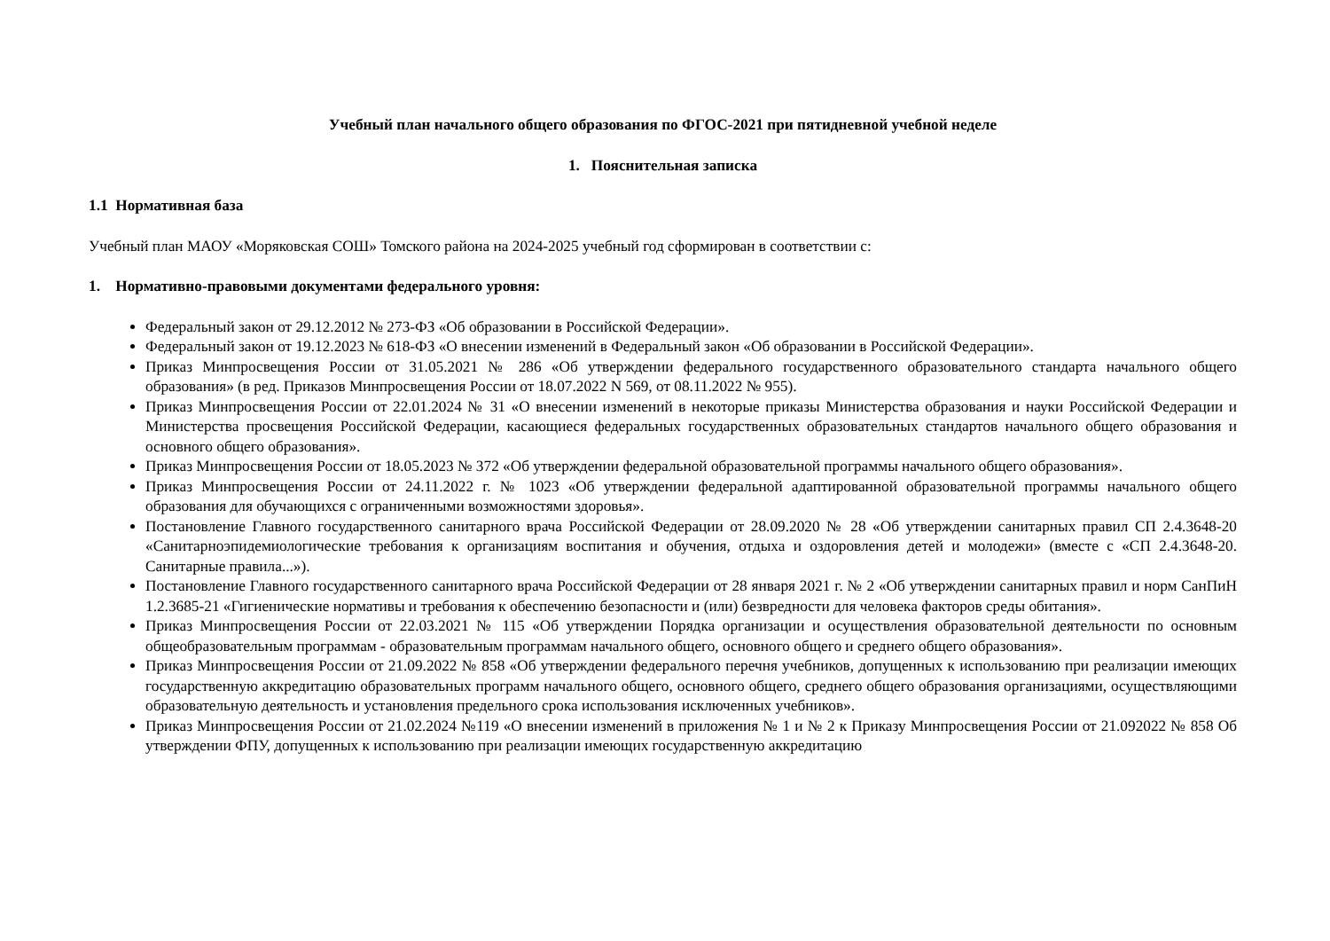Учебный план начального общего образования по ФГОС-2021 при пятидневной учебной неделе
1. Пояснительная записка
1.1 Нормативная база
Учебный план МАОУ «Моряковская СОШ» Томского района на 2024-2025 учебный год сформирован в соответствии с:
1. Нормативно-правовыми документами федерального уровня:
Федеральный закон от 29.12.2012 № 273-ФЗ «Об образовании в Российской Федерации».
Федеральный закон от 19.12.2023 № 618-ФЗ «О внесении изменений в Федеральный закон «Об образовании в Российской Федерации».
Приказ Минпросвещения России от 31.05.2021 № 286 «Об утверждении федерального государственного образовательного стандарта начального общего образования» (в ред. Приказов Минпросвещения России от 18.07.2022 N 569, от 08.11.2022 № 955).
Приказ Минпросвещения России от 22.01.2024 № 31 «О внесении изменений в некоторые приказы Министерства образования и науки Российской Федерации и Министерства просвещения Российской Федерации, касающиеся федеральных государственных образовательных стандартов начального общего образования и основного общего образования».
Приказ Минпросвещения России от 18.05.2023 № 372 «Об утверждении федеральной образовательной программы начального общего образования».
Приказ Минпросвещения России от 24.11.2022 г. № 1023 «Об утверждении федеральной адаптированной образовательной программы начального общего образования для обучающихся с ограниченными возможностями здоровья».
Постановление Главного государственного санитарного врача Российской Федерации от 28.09.2020 № 28 «Об утверждении санитарных правил СП 2.4.3648-20 «Санитарноэпидемиологические требования к организациям воспитания и обучения, отдыха и оздоровления детей и молодежи» (вместе с «СП 2.4.3648-20. Санитарные правила...»).
Постановление Главного государственного санитарного врача Российской Федерации от 28 января 2021 г. № 2 «Об утверждении санитарных правил и норм СанПиН 1.2.3685-21 «Гигиенические нормативы и требования к обеспечению безопасности и (или) безвредности для человека факторов среды обитания».
Приказ Минпросвещения России от 22.03.2021 № 115 «Об утверждении Порядка организации и осуществления образовательной деятельности по основным общеобразовательным программам - образовательным программам начального общего, основного общего и среднего общего образования».
Приказ Минпросвещения России от 21.09.2022 № 858 «Об утверждении федерального перечня учебников, допущенных к использованию при реализации имеющих государственную аккредитацию образовательных программ начального общего, основного общего, среднего общего образования организациями, осуществляющими образовательную деятельность и установления предельного срока использования исключенных учебников».
Приказ Минпросвещения России от 21.02.2024 №119 «О внесении изменений в приложения № 1 и № 2 к Приказу Минпросвещения России от 21.092022 № 858 Об утверждении ФПУ, допущенных к использованию при реализации имеющих государственную аккредитацию